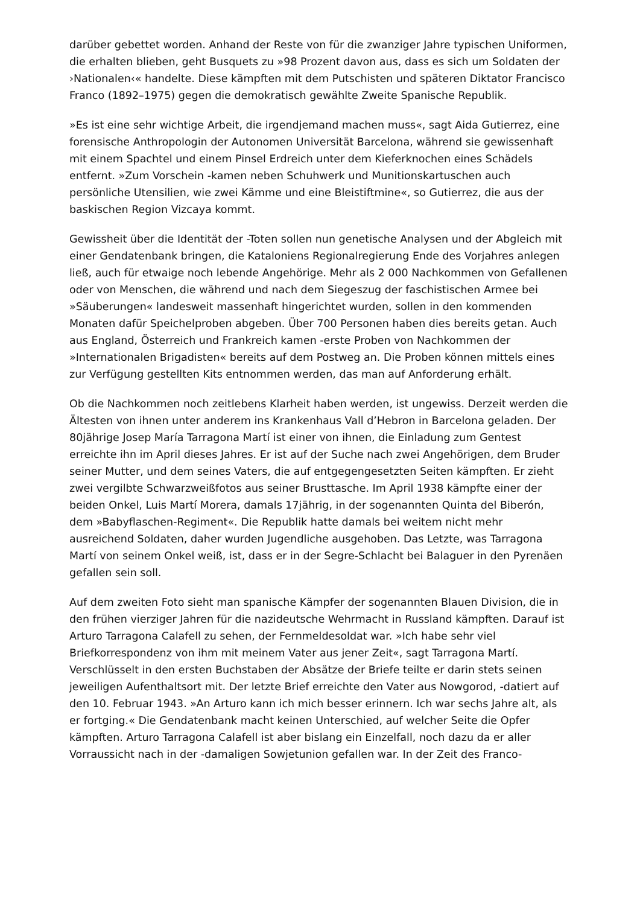darüber gebettet worden. Anhand der Reste von für die zwanziger Jahre typischen Uniformen, die erhalten blieben, geht Busquets zu »98 Prozent davon aus, dass es sich um Soldaten der ›Nationalen‹« handelte. Diese kämpften mit dem Putschisten und späteren Diktator Francisco Franco (1892–1975) gegen die demokratisch gewählte Zweite Spanische Republik.
»Es ist eine sehr wichtige Arbeit, die irgendjemand machen muss«, sagt Aida Gutierrez, eine forensische Anthropologin der Autonomen Universität Barcelona, während sie gewissenhaft mit einem Spachtel und einem Pinsel Erdreich unter dem Kieferknochen eines Schädels entfernt. »Zum Vorschein -kamen neben Schuhwerk und Munitionskartuschen auch persönliche Utensilien, wie zwei Kämme und eine Bleistiftmine«, so Gutierrez, die aus der baskischen Region Vizcaya kommt.
Gewissheit über die Identität der -Toten sollen nun genetische Analysen und der Abgleich mit einer Gendatenbank bringen, die Kataloniens Regionalregierung Ende des Vorjahres anlegen ließ, auch für etwaige noch lebende Angehörige. Mehr als 2 000 Nachkommen von Gefallenen oder von Menschen, die während und nach dem Siegeszug der faschistischen Armee bei »Säuberungen« landesweit massenhaft hingerichtet wurden, sollen in den kommenden Monaten dafür Speichelproben abgeben. Über 700 Personen haben dies bereits getan. Auch aus England, Österreich und Frankreich kamen -erste Proben von Nachkommen der »Internationalen Brigadisten« bereits auf dem Postweg an. Die Proben können mittels eines zur Verfügung gestellten Kits entnommen werden, das man auf Anforderung erhält.
Ob die Nachkommen noch zeitlebens Klarheit haben werden, ist ungewiss. Derzeit werden die Ältesten von ihnen unter anderem ins Krankenhaus Vall d’Hebron in Barcelona geladen. Der 80jährige Josep María Tarragona Martí ist einer von ihnen, die Einladung zum Gentest erreichte ihn im April dieses Jahres. Er ist auf der Suche nach zwei Angehörigen, dem Bruder seiner Mutter, und dem seines Vaters, die auf entgegengesetzten Seiten kämpften. Er zieht zwei vergilbte Schwarzweißfotos aus seiner Brusttasche. Im April 1938 kämpfte einer der beiden Onkel, Luis Martí Morera, damals 17jährig, in der sogenannten Quinta del Biberón, dem »Babyflaschen-Regiment«. Die Republik hatte damals bei weitem nicht mehr ausreichend Soldaten, daher wurden Jugendliche ausgehoben. Das Letzte, was Tarragona Martí von seinem Onkel weiß, ist, dass er in der Segre-Schlacht bei Balaguer in den Pyrenäen gefallen sein soll.
Auf dem zweiten Foto sieht man spanische Kämpfer der sogenannten Blauen Division, die in den frühen vierziger Jahren für die nazideutsche Wehrmacht in Russland kämpften. Darauf ist Arturo Tarragona Calafell zu sehen, der Fernmeldesoldat war. »Ich habe sehr viel Briefkorrespondenz von ihm mit meinem Vater aus jener Zeit«, sagt Tarragona Martí. Verschlüsselt in den ersten Buchstaben der Absätze der Briefe teilte er darin stets seinen jeweiligen Aufenthaltsort mit. Der letzte Brief erreichte den Vater aus Nowgorod, -datiert auf den 10. Februar 1943. »An Arturo kann ich mich besser erinnern. Ich war sechs Jahre alt, als er fortging.« Die Gendatenbank macht keinen Unterschied, auf welcher Seite die Opfer kämpften. Arturo Tarragona Calafell ist aber bislang ein Einzelfall, noch dazu da er aller Vorraussicht nach in der -damaligen Sowjetunion gefallen war. In der Zeit des Franco-